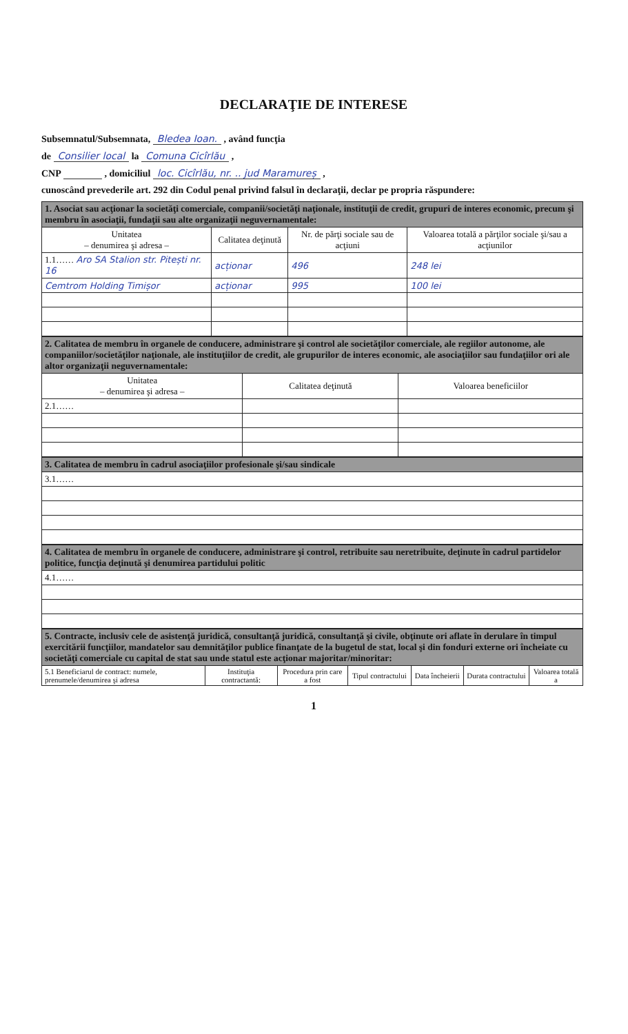DECLARAŢIE DE INTERESE
Subsemnatul/Subsemnata, Bledea Ioan. , având funcţia
de Consilier local la Comuna Cicîrlău ,
CNP , domiciliul loc. Cicîrlău, nr. .. jud Maramureș ,
cunoscând prevederile art. 292 din Codul penal privind falsul în declaraţii, declar pe propria răspundere:
| 1. Asociat sau acţionar la societăţi comerciale, companii/societăţi naţionale, instituţii de credit, grupuri de interes economic, precum şi membru în asociaţii, fundaţii sau alte organizaţii neguvernamentale: | | | |
| Unitatea – denumirea şi adresa – | Calitatea deţinută | Nr. de părţi sociale sau de acţiuni | Valoarea totală a părţilor sociale şi/sau a acţiunilor |
| 1.1…… Aro SA Stalion str. Pitești nr. 16 | acționar | 496 | 248 lei |
| Cemtrom Holding Timișor | acționar | 995 | 100 lei |
| 2. Calitatea de membru în organele de conducere, administrare şi control ale societăţilor comerciale, ale regiilor autonome, ale companiilor/societăţilor naţionale, ale instituţiilor de credit, ale grupurilor de interes economic, ale asociaţiilor sau fundaţiilor ori ale altor organizaţii neguvernamentale: | | |
| Unitatea – denumirea şi adresa – | Calitatea deţinută | Valoarea beneficiilor |
| 2.1…… | | |
| 3. Calitatea de membru în cadrul asociaţiilor profesionale şi/sau sindicale |
| 3.1…… |
| 4. Calitatea de membru în organele de conducere, administrare şi control, retribuite sau neretribuite, deţinute în cadrul partidelor politice, funcţia deţinută şi denumirea partidului politic |
| 4.1…… |
| 5. Contracte, inclusiv cele de asistenţă juridică, consultanţă juridică, consultanţă şi civile, obţinute ori aflate în derulare în timpul exercitării funcţiilor, mandatelor sau demnităţilor publice finanţate de la bugetul de stat, local şi din fonduri externe ori încheiate cu societăţi comerciale cu capital de stat sau unde statul este acţionar majoritar/minoritar: | | | | | | |
| 5.1 Beneficiarul de contract: numele, prenumele/denumirea şi adresa | Instituţia contractantă: | Procedura prin care a fost | Tipul contractului | Data încheierii | Durata contractului | Valoarea totală a |
1